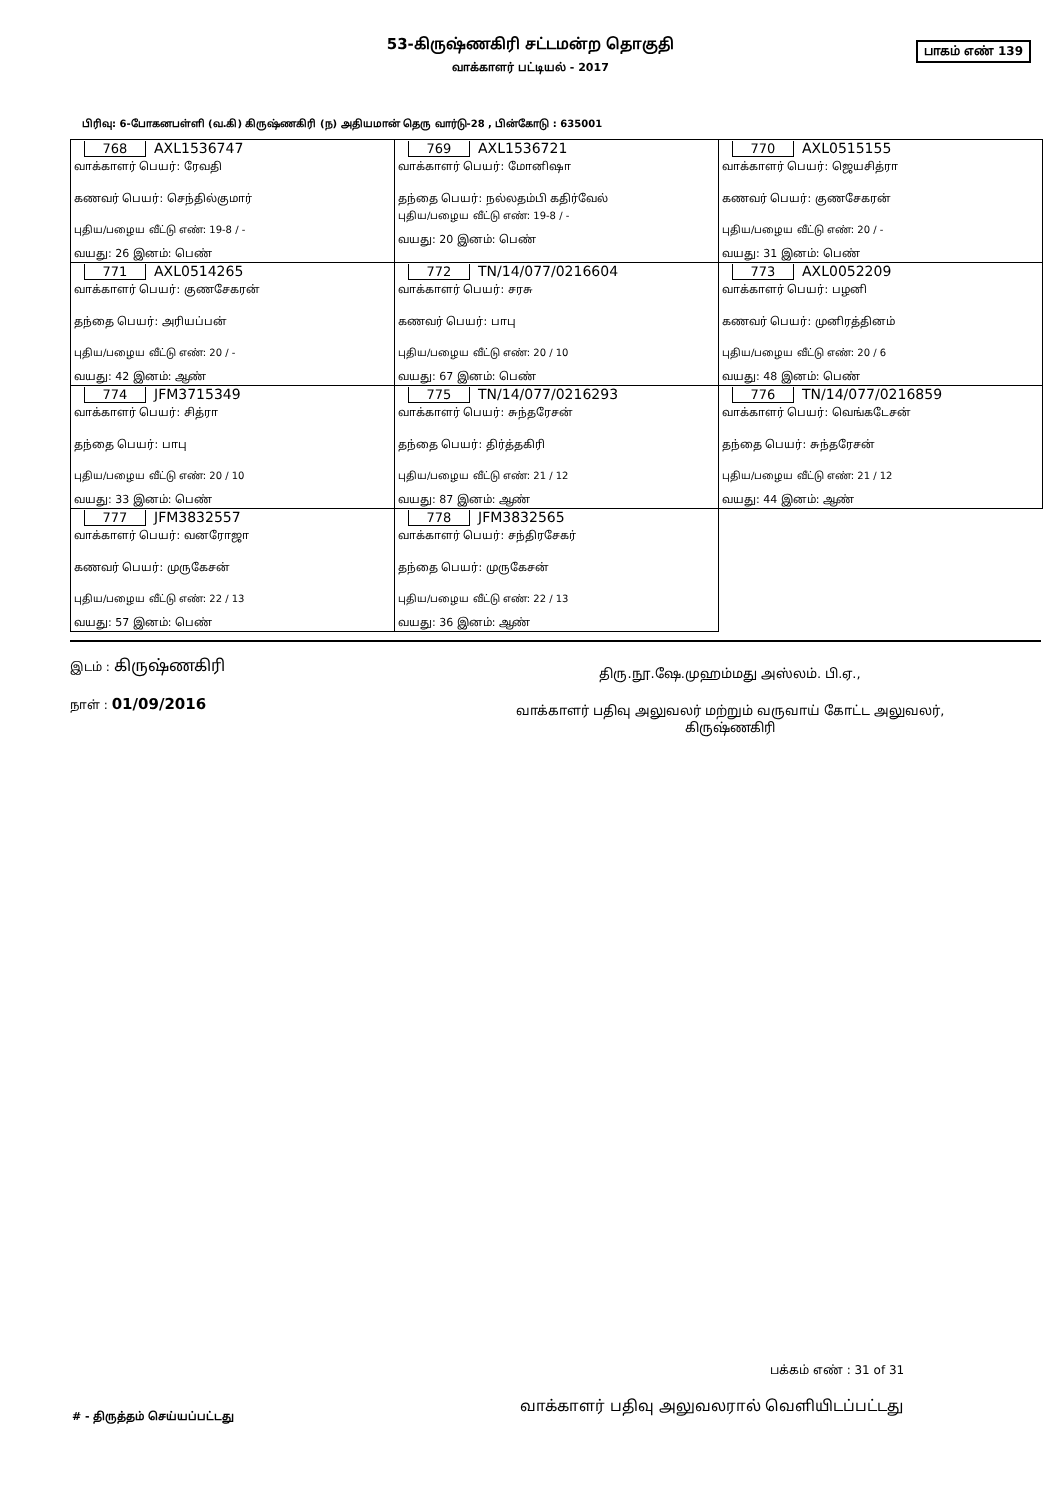53-கிருஷ்ணகிரி சட்டமன்ற தொகுதி
பாகம் எண் 139
வாக்காளர் பட்டியல் - 2017
பிரிவு: 6-போகனபள்ளி (வ.கி) கிருஷ்ணகிரி (ந) அதியமான் தெரு வார்டு-28 , பின்கோடு : 635001
| 768 AXL1536747 வாக்காளர் பெயர்: ரேவதி கணவர் பெயர்: செந்தில்குமார் புதிய/பழைய வீட்டு எண்: 19-8 / - வயது: 26 இனம்: பெண் | 769 AXL1536721 வாக்காளர் பெயர்: மோனிஷா தந்தை பெயர்: நல்லதம்பி கதிர்வேல் புதிய/பழைய வீட்டு எண்: 19-8 / - வயது: 20 இனம்: பெண் | 770 AXL0515155 வாக்காளர் பெயர்: ஜெயசித்ரா கணவர் பெயர்: குணசேகரன் புதிய/பழைய வீட்டு எண்: 20 / - வயது: 31 இனம்: பெண் |
| 771 AXL0514265 வாக்காளர் பெயர்: குணசேகரன் தந்தை பெயர்: அரியப்பன் புதிய/பழைய வீட்டு எண்: 20 / - வயது: 42 இனம்: ஆண் | 772 TN/14/077/0216604 வாக்காளர் பெயர்: சரசு கணவர் பெயர்: பாபு புதிய/பழைய வீட்டு எண்: 20 / 10 வயது: 67 இனம்: பெண் | 773 AXL0052209 வாக்காளர் பெயர்: பழனி கணவர் பெயர்: முனிரத்தினம் புதிய/பழைய வீட்டு எண்: 20 / 6 வயது: 48 இனம்: பெண் |
| 774 JFM3715349 வாக்காளர் பெயர்: சித்ரா தந்தை பெயர்: பாபு புதிய/பழைய வீட்டு எண்: 20 / 10 வயது: 33 இனம்: பெண் | 775 TN/14/077/0216293 வாக்காளர் பெயர்: சுந்தரேசன் தந்தை பெயர்: திர்த்தகிரி புதிய/பழைய வீட்டு எண்: 21 / 12 வயது: 87 இனம்: ஆண் | 776 TN/14/077/0216859 வாக்காளர் பெயர்: வெங்கடேசன் தந்தை பெயர்: சுந்தரேசன் புதிய/பழைய வீட்டு எண்: 21 / 12 வயது: 44 இனம்: ஆண் |
| 777 JFM3832557 வாக்காளர் பெயர்: வனரோஜா கணவர் பெயர்: முருகேசன் புதிய/பழைய வீட்டு எண்: 22 / 13 வயது: 57 இனம்: பெண் | 778 JFM3832565 வாக்காளர் பெயர்: சந்திரசேகர் தந்தை பெயர்: முருகேசன் புதிய/பழைய வீட்டு எண்: 22 / 13 வயது: 36 இனம்: ஆண் | |
இடம் : கிருஷ்ணகிரி
நாள் : 01/09/2016
திரு.நூ.ஷே.முஹம்மது அஸ்லம். பி.ஏ.,
வாக்காளர் பதிவு அலுவலர் மற்றும் வருவாய் கோட்ட அலுவலர்,
கிருஷ்ணகிரி
பக்கம் எண் : 31 of 31
வாக்காளர் பதிவு அலுவலரால் வெளியிடப்பட்டது
# - திருத்தம் செய்யப்பட்டது